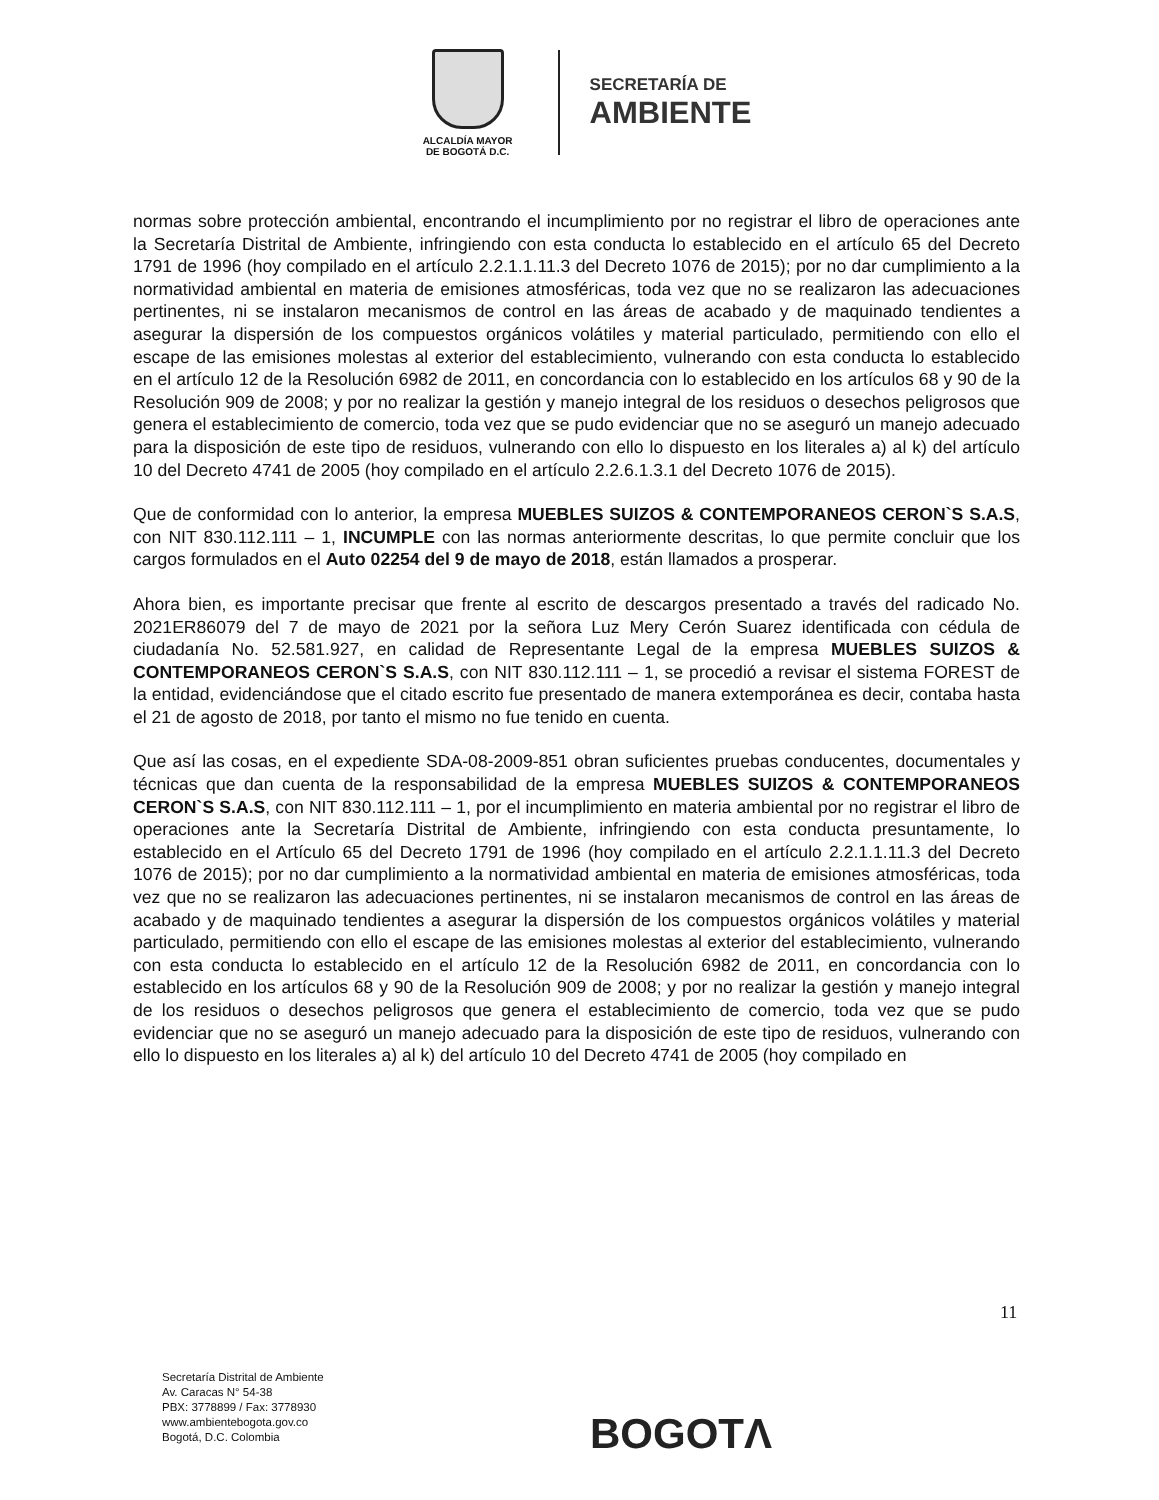ALCALDÍA MAYOR
DE BOGOTÁ D.C.
SECRETARÍA DE
AMBIENTE
normas sobre protección ambiental, encontrando el incumplimiento por no registrar el libro de operaciones ante la Secretaría Distrital de Ambiente, infringiendo con esta conducta lo establecido en el artículo 65 del Decreto 1791 de 1996 (hoy compilado en el artículo 2.2.1.1.11.3 del Decreto 1076 de 2015); por no dar cumplimiento a la normatividad ambiental en materia de emisiones atmosféricas, toda vez que no se realizaron las adecuaciones pertinentes, ni se instalaron mecanismos de control en las áreas de acabado y de maquinado tendientes a asegurar la dispersión de los compuestos orgánicos volátiles y material particulado, permitiendo con ello el escape de las emisiones molestas al exterior del establecimiento, vulnerando con esta conducta lo establecido en el artículo 12 de la Resolución 6982 de 2011, en concordancia con lo establecido en los artículos 68 y 90 de la Resolución 909 de 2008; y por no realizar la gestión y manejo integral de los residuos o desechos peligrosos que genera el establecimiento de comercio, toda vez que se pudo evidenciar que no se aseguró un manejo adecuado para la disposición de este tipo de residuos, vulnerando con ello lo dispuesto en los literales a) al k) del artículo 10 del Decreto 4741 de 2005 (hoy compilado en el artículo 2.2.6.1.3.1 del Decreto 1076 de 2015).
Que de conformidad con lo anterior, la empresa MUEBLES SUIZOS & CONTEMPORANEOS CERON`S S.A.S, con NIT 830.112.111 – 1, INCUMPLE con las normas anteriormente descritas, lo que permite concluir que los cargos formulados en el Auto 02254 del 9 de mayo de 2018, están llamados a prosperar.
Ahora bien, es importante precisar que frente al escrito de descargos presentado a través del radicado No. 2021ER86079 del 7 de mayo de 2021 por la señora Luz Mery Cerón Suarez identificada con cédula de ciudadanía No. 52.581.927, en calidad de Representante Legal de la empresa MUEBLES SUIZOS & CONTEMPORANEOS CERON`S S.A.S, con NIT 830.112.111 – 1, se procedió a revisar el sistema FOREST de la entidad, evidenciándose que el citado escrito fue presentado de manera extemporánea es decir, contaba hasta el 21 de agosto de 2018, por tanto el mismo no fue tenido en cuenta.
Que así las cosas, en el expediente SDA-08-2009-851 obran suficientes pruebas conducentes, documentales y técnicas que dan cuenta de la responsabilidad de la empresa MUEBLES SUIZOS & CONTEMPORANEOS CERON`S S.A.S, con NIT 830.112.111 – 1, por el incumplimiento en materia ambiental por no registrar el libro de operaciones ante la Secretaría Distrital de Ambiente, infringiendo con esta conducta presuntamente, lo establecido en el Artículo 65 del Decreto 1791 de 1996 (hoy compilado en el artículo 2.2.1.1.11.3 del Decreto 1076 de 2015); por no dar cumplimiento a la normatividad ambiental en materia de emisiones atmosféricas, toda vez que no se realizaron las adecuaciones pertinentes, ni se instalaron mecanismos de control en las áreas de acabado y de maquinado tendientes a asegurar la dispersión de los compuestos orgánicos volátiles y material particulado, permitiendo con ello el escape de las emisiones molestas al exterior del establecimiento, vulnerando con esta conducta lo establecido en el artículo 12 de la Resolución 6982 de 2011, en concordancia con lo establecido en los artículos 68 y 90 de la Resolución 909 de 2008; y por no realizar la gestión y manejo integral de los residuos o desechos peligrosos que genera el establecimiento de comercio, toda vez que se pudo evidenciar que no se aseguró un manejo adecuado para la disposición de este tipo de residuos, vulnerando con ello lo dispuesto en los literales a) al k) del artículo 10 del Decreto 4741 de 2005 (hoy compilado en
11
Secretaría Distrital de Ambiente
Av. Caracas N° 54-38
PBX: 3778899 / Fax: 3778930
www.ambientebogota.gov.co
Bogotá, D.C. Colombia
BOGOTΛ